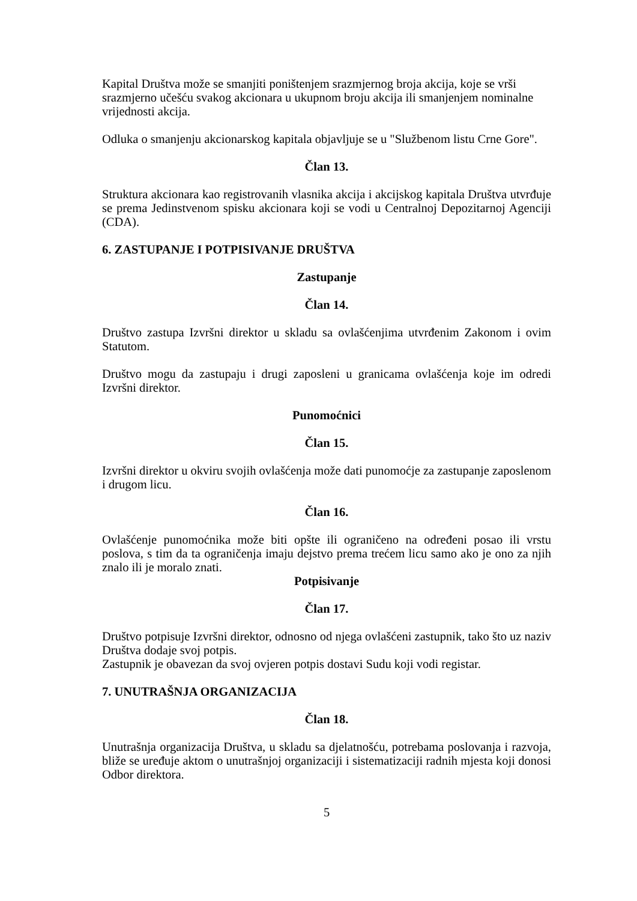Kapital Društva može se smanjiti poništenjem srazmjernog broja akcija, koje se vrši srazmjerno učešću svakog akcionara u ukupnom broju akcija ili smanjenjem nominalne vrijednosti akcija.
Odluka o smanjenju akcionarskog kapitala objavljuje se u "Službenom listu Crne Gore".
Član 13.
Struktura akcionara kao registrovanih vlasnika akcija i akcijskog kapitala Društva utvrđuje se prema Jedinstvenom spisku akcionara koji se vodi u Centralnoj Depozitarnoj Agenciji (CDA).
6. ZASTUPANJE I POTPISIVANJE DRUŠTVA
Zastupanje
Član 14.
Društvo zastupa Izvršni direktor u skladu sa ovlašćenjima utvrđenim Zakonom i ovim Statutom.
Društvo mogu da zastupaju i drugi zaposleni u granicama ovlašćenja koje im odredi Izvršni direktor.
Punomoćnici
Član 15.
Izvršni direktor u okviru svojih ovlašćenja može dati punomoćje za zastupanje zaposlenom i drugom licu.
Član 16.
Ovlašćenje punomoćnika može biti opšte ili ograničeno na određeni posao ili vrstu poslova, s tim da ta ograničenja imaju dejstvo prema trećem licu samo ako je ono za njih znalo ili je moralo znati.
Potpisivanje
Član 17.
Društvo potpisuje Izvršni direktor, odnosno od njega ovlašćeni zastupnik, tako što uz naziv Društva dodaje svoj potpis.
Zastupnik je obavezan da svoj ovjeren potpis dostavi Sudu koji vodi registar.
7. UNUTRAŠNJA ORGANIZACIJA
Član 18.
Unutrašnja organizacija Društva, u skladu sa djelatnošću, potrebama poslovanja i razvoja, bliže se uređuje aktom o unutrašnjoj organizaciji i sistematizaciji radnih mjesta koji donosi Odbor direktora.
5